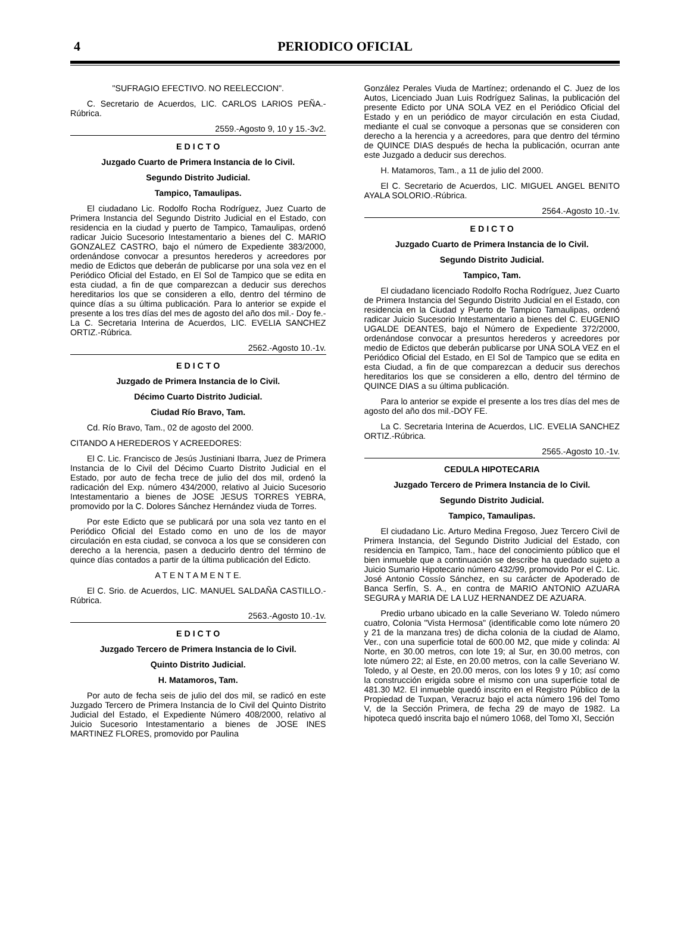4
PERIODICO OFICIAL
"SUFRAGIO EFECTIVO. NO REELECCION".
C. Secretario de Acuerdos, LIC. CARLOS LARIOS PEÑA.-Rúbrica.
2559.-Agosto 9, 10 y 15.-3v2.
E D I C T O
Juzgado Cuarto de Primera Instancia de lo Civil.
Segundo Distrito Judicial.
Tampico, Tamaulipas.
El ciudadano Lic. Rodolfo Rocha Rodríguez, Juez Cuarto de Primera Instancia del Segundo Distrito Judicial en el Estado, con residencia en la ciudad y puerto de Tampico, Tamaulipas, ordenó radicar Juicio Sucesorio Intestamentario a bienes del C. MARIO GONZALEZ CASTRO, bajo el número de Expediente 383/2000, ordenándose convocar a presuntos herederos y acreedores por medio de Edictos que deberán de publicarse por una sola vez en el Periódico Oficial del Estado, en El Sol de Tampico que se edita en esta ciudad, a fin de que comparezcan a deducir sus derechos hereditarios los que se consideren a ello, dentro del término de quince días a su última publicación. Para lo anterior se expide el presente a los tres días del mes de agosto del año dos mil.- Doy fe.- La C. Secretaria Interina de Acuerdos, LIC. EVELIA SANCHEZ ORTIZ.-Rúbrica.
2562.-Agosto 10.-1v.
E D I C T O
Juzgado de Primera Instancia de lo Civil.
Décimo Cuarto Distrito Judicial.
Ciudad Río Bravo, Tam.
Cd. Río Bravo, Tam., 02 de agosto del 2000.
CITANDO A HEREDEROS Y ACREEDORES:
El C. Lic. Francisco de Jesús Justiniani Ibarra, Juez de Primera Instancia de lo Civil del Décimo Cuarto Distrito Judicial en el Estado, por auto de fecha trece de julio del dos mil, ordenó la radicación del Exp. número 434/2000, relativo al Juicio Sucesorio Intestamentario a bienes de JOSE JESUS TORRES YEBRA, promovido por la C. Dolores Sánchez Hernández viuda de Torres.
Por este Edicto que se publicará por una sola vez tanto en el Periódico Oficial del Estado como en uno de los de mayor circulación en esta ciudad, se convoca a los que se consideren con derecho a la herencia, pasen a deducirlo dentro del término de quince días contados a partir de la última publicación del Edicto.
A T E N T A M E N T E.
El C. Srio. de Acuerdos, LIC. MANUEL SALDAÑA CASTILLO.-Rúbrica.
2563.-Agosto 10.-1v.
E D I C T O
Juzgado Tercero de Primera Instancia de lo Civil.
Quinto Distrito Judicial.
H. Matamoros, Tam.
Por auto de fecha seis de julio del dos mil, se radicó en este Juzgado Tercero de Primera Instancia de lo Civil del Quinto Distrito Judicial del Estado, el Expediente Número 408/2000, relativo al Juicio Sucesorio Intestamentario a bienes de JOSE INES MARTINEZ FLORES, promovido por Paulina
González Perales Viuda de Martínez; ordenando el C. Juez de los Autos, Licenciado Juan Luis Rodríguez Salinas, la publicación del presente Edicto por UNA SOLA VEZ en el Periódico Oficial del Estado y en un periódico de mayor circulación en esta Ciudad, mediante el cual se convoque a personas que se consideren con derecho a la herencia y a acreedores, para que dentro del término de QUINCE DIAS después de hecha la publicación, ocurran ante este Juzgado a deducir sus derechos.
H. Matamoros, Tam., a 11 de julio del 2000.
El C. Secretario de Acuerdos, LIC. MIGUEL ANGEL BENITO AYALA SOLORIO.-Rúbrica.
2564.-Agosto 10.-1v.
E D I C T O
Juzgado Cuarto de Primera Instancia de lo Civil.
Segundo Distrito Judicial.
Tampico, Tam.
El ciudadano licenciado Rodolfo Rocha Rodríguez, Juez Cuarto de Primera Instancia del Segundo Distrito Judicial en el Estado, con residencia en la Ciudad y Puerto de Tampico Tamaulipas, ordenó radicar Juicio Sucesorio Intestamentario a bienes del C. EUGENIO UGALDE DEANTES, bajo el Número de Expediente 372/2000, ordenándose convocar a presuntos herederos y acreedores por medio de Edictos que deberán publicarse por UNA SOLA VEZ en el Periódico Oficial del Estado, en El Sol de Tampico que se edita en esta Ciudad, a fin de que comparezcan a deducir sus derechos hereditarios los que se consideren a ello, dentro del término de QUINCE DIAS a su última publicación.
Para lo anterior se expide el presente a los tres días del mes de agosto del año dos mil.-DOY FE.
La C. Secretaria Interina de Acuerdos, LIC. EVELIA SANCHEZ ORTIZ.-Rúbrica.
2565.-Agosto 10.-1v.
CEDULA HIPOTECARIA
Juzgado Tercero de Primera Instancia de lo Civil.
Segundo Distrito Judicial.
Tampico, Tamaulipas.
El ciudadano Lic. Arturo Medina Fregoso, Juez Tercero Civil de Primera Instancia, del Segundo Distrito Judicial del Estado, con residencia en Tampico, Tam., hace del conocimiento público que el bien inmueble que a continuación se describe ha quedado sujeto a Juicio Sumario Hipotecario número 432/99, promovido Por el C. Lic. José Antonio Cossío Sánchez, en su carácter de Apoderado de Banca Serfín, S. A., en contra de MARIO ANTONIO AZUARA SEGURA y MARIA DE LA LUZ HERNANDEZ DE AZUARA.
Predio urbano ubicado en la calle Severiano W. Toledo número cuatro, Colonia "Vista Hermosa" (identificable como lote número 20 y 21 de la manzana tres) de dicha colonia de la ciudad de Alamo, Ver., con una superficie total de 600.00 M2, que mide y colinda: Al Norte, en 30.00 metros, con lote 19; al Sur, en 30.00 metros, con lote número 22; al Este, en 20.00 metros, con la calle Severiano W. Toledo, y al Oeste, en 20.00 meros, con los lotes 9 y 10; así como la construcción erigida sobre el mismo con una superficie total de 481.30 M2. El inmueble quedó inscrito en el Registro Público de la Propiedad de Tuxpan, Veracruz bajo el acta número 196 del Tomo V, de la Sección Primera, de fecha 29 de mayo de 1982. La hipoteca quedó inscrita bajo el número 1068, del Tomo XI, Sección